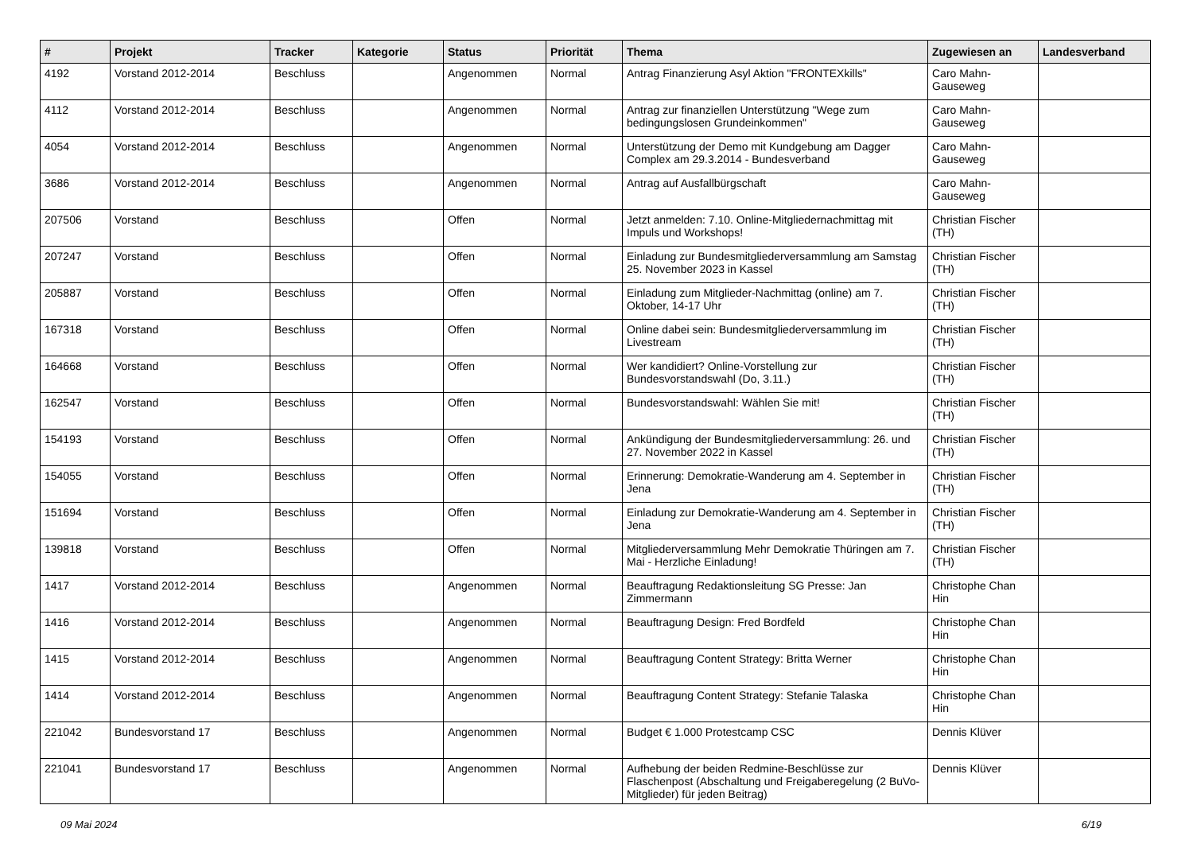| # | Projekt | Tracker | Kategorie | Status | Priorität | Thema | Zugewiesen an | Landesverband |
| --- | --- | --- | --- | --- | --- | --- | --- | --- |
| 4192 | Vorstand 2012-2014 | Beschluss | | Angenommen | Normal | Antrag Finanzierung Asyl Aktion "FRONTEXkills" | Caro Mahn-Gauseweg | |
| 4112 | Vorstand 2012-2014 | Beschluss | | Angenommen | Normal | Antrag zur finanziellen Unterstützung "Wege zum bedingungslosen Grundeinkommen" | Caro Mahn-Gauseweg | |
| 4054 | Vorstand 2012-2014 | Beschluss | | Angenommen | Normal | Unterstützung der Demo mit Kundgebung am Dagger Complex am 29.3.2014 - Bundesverband | Caro Mahn-Gauseweg | |
| 3686 | Vorstand 2012-2014 | Beschluss | | Angenommen | Normal | Antrag auf Ausfallbürgschaft | Caro Mahn-Gauseweg | |
| 207506 | Vorstand | Beschluss | | Offen | Normal | Jetzt anmelden: 7.10. Online-Mitgliedernachmittag mit Impuls und Workshops! | Christian Fischer (TH) | |
| 207247 | Vorstand | Beschluss | | Offen | Normal | Einladung zur Bundesmitgliederversammlung am Samstag 25. November 2023 in Kassel | Christian Fischer (TH) | |
| 205887 | Vorstand | Beschluss | | Offen | Normal | Einladung zum Mitglieder-Nachmittag (online) am 7. Oktober, 14-17 Uhr | Christian Fischer (TH) | |
| 167318 | Vorstand | Beschluss | | Offen | Normal | Online dabei sein: Bundesmitgliederversammlung im Livestream | Christian Fischer (TH) | |
| 164668 | Vorstand | Beschluss | | Offen | Normal | Wer kandidiert? Online-Vorstellung zur Bundesvorstandswahl (Do, 3.11.) | Christian Fischer (TH) | |
| 162547 | Vorstand | Beschluss | | Offen | Normal | Bundesvorstandswahl: Wählen Sie mit! | Christian Fischer (TH) | |
| 154193 | Vorstand | Beschluss | | Offen | Normal | Ankündigung der Bundesmitgliederversammlung: 26. und 27. November 2022 in Kassel | Christian Fischer (TH) | |
| 154055 | Vorstand | Beschluss | | Offen | Normal | Erinnerung: Demokratie-Wanderung am 4. September in Jena | Christian Fischer (TH) | |
| 151694 | Vorstand | Beschluss | | Offen | Normal | Einladung zur Demokratie-Wanderung am 4. September in Jena | Christian Fischer (TH) | |
| 139818 | Vorstand | Beschluss | | Offen | Normal | Mitgliederversammlung Mehr Demokratie Thüringen am 7. Mai - Herzliche Einladung! | Christian Fischer (TH) | |
| 1417 | Vorstand 2012-2014 | Beschluss | | Angenommen | Normal | Beauftragung Redaktionsleitung SG Presse: Jan Zimmermann | Christophe Chan Hin | |
| 1416 | Vorstand 2012-2014 | Beschluss | | Angenommen | Normal | Beauftragung Design: Fred Bordfeld | Christophe Chan Hin | |
| 1415 | Vorstand 2012-2014 | Beschluss | | Angenommen | Normal | Beauftragung Content Strategy: Britta Werner | Christophe Chan Hin | |
| 1414 | Vorstand 2012-2014 | Beschluss | | Angenommen | Normal | Beauftragung Content Strategy: Stefanie Talaska | Christophe Chan Hin | |
| 221042 | Bundesvorstand 17 | Beschluss | | Angenommen | Normal | Budget € 1.000 Protestcamp CSC | Dennis Klüver | |
| 221041 | Bundesvorstand 17 | Beschluss | | Angenommen | Normal | Aufhebung der beiden Redmine-Beschlüsse zur Flaschenpost (Abschaltung und Freigaberegelung (2 BuVo-Mitglieder) für jeden Beitrag) | Dennis Klüver | |
09 Mai 2024 6/19